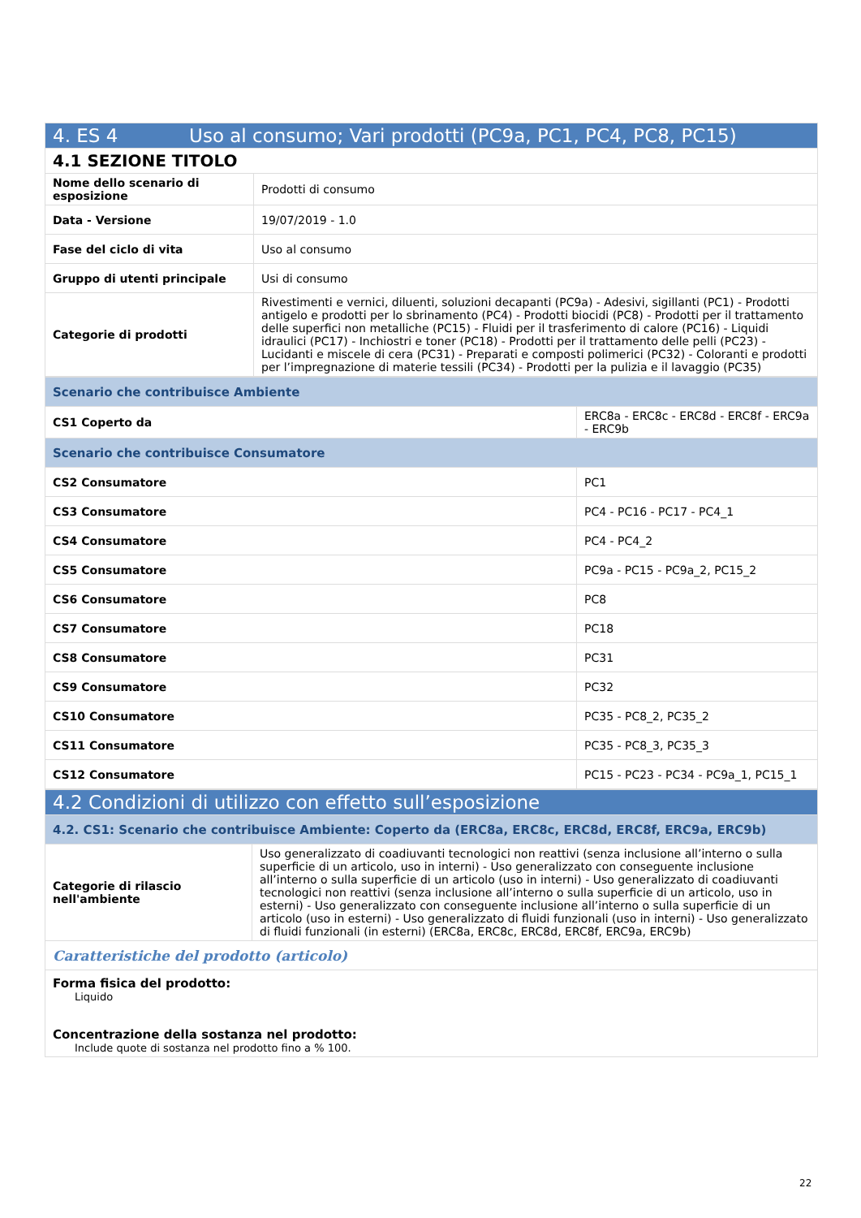| 4. ES 4 Uso al consumo; Vari prodotti (PC9a, PC1, PC4, PC8, PC15) | |
| --- | --- |
| 4.1 SEZIONE TITOLO | |
| Nome dello scenario di esposizione | Prodotti di consumo |
| Data - Versione | 19/07/2019 - 1.0 |
| Fase del ciclo di vita | Uso al consumo |
| Gruppo di utenti principale | Usi di consumo |
| Categorie di prodotti | Rivestimenti e vernici, diluenti, soluzioni decapanti (PC9a) - Adesivi, sigillanti (PC1) - Prodotti antigelo e prodotti per lo sbrinamento (PC4) - Prodotti biocidi (PC8) - Prodotti per il trattamento delle superfici non metalliche (PC15) - Fluidi per il trasferimento di calore (PC16) - Liquidi idraulici (PC17) - Inchiostri e toner (PC18) - Prodotti per il trattamento delle pelli (PC23) - Lucidanti e miscele di cera (PC31) - Preparati e composti polimerici (PC32) - Coloranti e prodotti per l’impregnazione di materie tessili (PC34) - Prodotti per la pulizia e il lavaggio (PC35) |
| Scenario che contribuisce Ambiente | |
| CS1 Coperto da | ERC8a - ERC8c - ERC8d - ERC8f - ERC9a - ERC9b |
| Scenario che contribuisce Consumatore | |
| CS2 Consumatore | PC1 |
| CS3 Consumatore | PC4 - PC16 - PC17 - PC4_1 |
| CS4 Consumatore | PC4 - PC4_2 |
| CS5 Consumatore | PC9a - PC15 - PC9a_2, PC15_2 |
| CS6 Consumatore | PC8 |
| CS7 Consumatore | PC18 |
| CS8 Consumatore | PC31 |
| CS9 Consumatore | PC32 |
| CS10 Consumatore | PC35 - PC8_2, PC35_2 |
| CS11 Consumatore | PC35 - PC8_3, PC35_3 |
| CS12 Consumatore | PC15 - PC23 - PC34 - PC9a_1, PC15_1 |
| 4.2 Condizioni di utilizzo con effetto sull’esposizione | |
| --- | --- |
| 4.2. CS1: Scenario che contribuisce Ambiente: Coperto da (ERC8a, ERC8c, ERC8d, ERC8f, ERC9a, ERC9b) | |
| Categorie di rilascio nell'ambiente | Uso generalizzato di coadiuvanti tecnologici non reattivi (senza inclusione all’interno o sulla superficie di un articolo, uso in interni) - Uso generalizzato con conseguente inclusione all’interno o sulla superficie di un articolo (uso in interni) - Uso generalizzato di coadiuvanti tecnologici non reattivi (senza inclusione all’interno o sulla superficie di un articolo, uso in esterni) - Uso generalizzato con conseguente inclusione all’interno o sulla superficie di un articolo (uso in esterni) - Uso generalizzato di fluidi funzionali (uso in interni) - Uso generalizzato di fluidi funzionali (in esterni) (ERC8a, ERC8c, ERC8d, ERC8f, ERC9a, ERC9b) |
| Caratteristiche del prodotto (articolo) | |
| Forma fisica del prodotto: Liquido Concentrazione della sostanza nel prodotto: Include quote di sostanza nel prodotto fino a % 100. | |
22